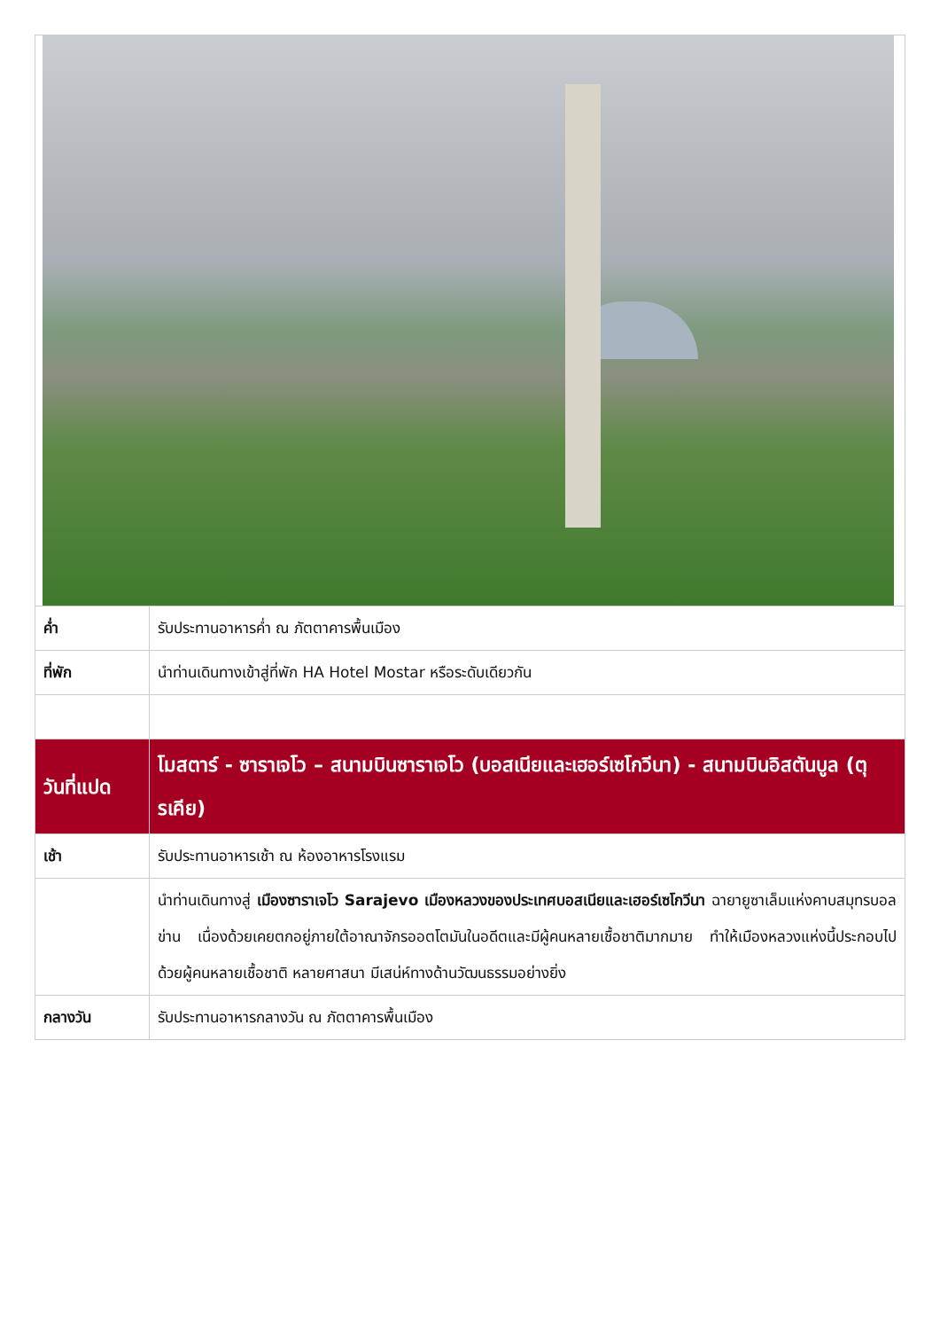| ค่ำ | รับประทานอาหารค่ำ ณ ภัตตาคารพื้นเมือง |
| ที่พัก | นำท่านเดินทางเข้าสู่ที่พัก HA Hotel Mostar หรือระดับเดียวกัน |
| วันที่แปด | โมสตาร์ - ซาราเจโว – สนามบินซาราเจโว (บอสเนียและเฮอร์เซโกวีนา) - สนามบินอิสตันบูล (ตุรเคีย) |
| เช้า | รับประทานอาหารเช้า ณ ห้องอาหารโรงแรม |
| | นำท่านเดินทางสู่ เมืองซาราเจโว Sarajevo เมืองหลวงของประเทศบอสเนียและเฮอร์เซโกวีนา ฉายายูซาเล็มแห่งคาบสมุทรบอลข่าน เนื่องด้วยเคยตกอยู่ภายใต้อาณาจักรออตโตมันในอดีตและมีผู้คนหลายเชื้อชาติมากมาย ทำให้เมืองหลวงแห่งนี้ประกอบไปด้วยผู้คนหลายเชื้อชาติ หลายศาสนา มีเสน่ห์ทางด้านวัฒนธรรมอย่างยิ่ง |
| กลางวัน | รับประทานอาหารกลางวัน ณ ภัตตาคารพื้นเมือง |